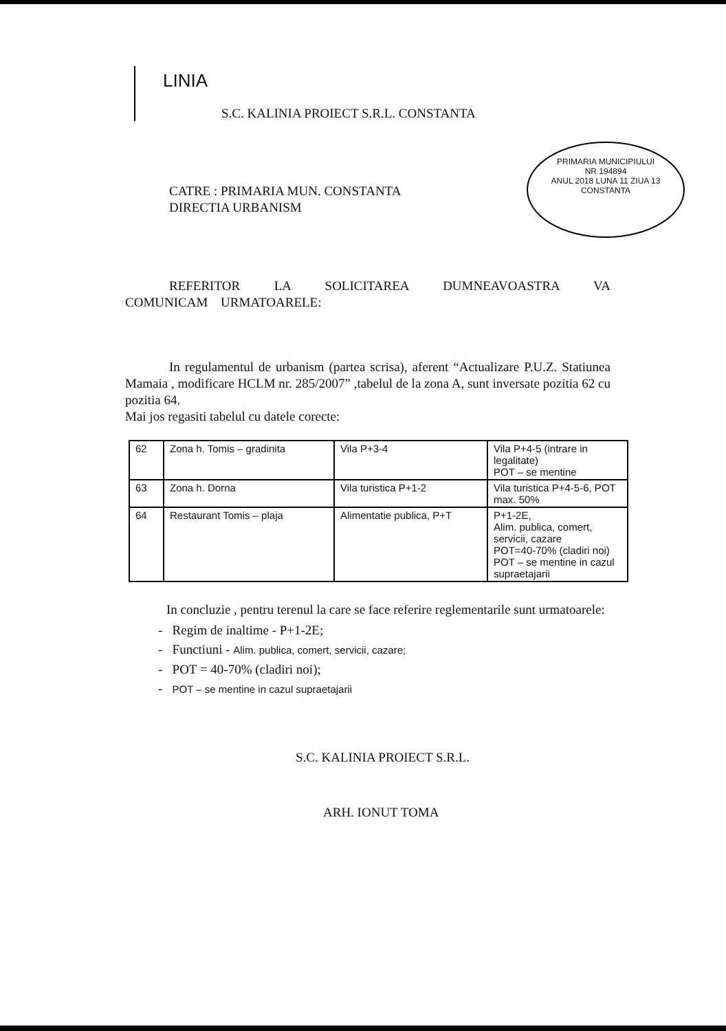LINIA
S.C. KALINIA PROIECT S.R.L. CONSTANTA
PRIMARIA MUNICIPIULUI
NR 194894
ANUL 2018 LUNA 11 ZIUA 13
CONSTANTA
CATRE : PRIMARIA MUN. CONSTANTA
DIRECTIA URBANISM
REFERITOR LA SOLICITAREA DUMNEAVOASTRA VA COMUNICAM URMATOARELE:
In regulamentul de urbanism (partea scrisa), aferent “Actualizare P.U.Z. Statiunea Mamaia , modificare HCLM nr. 285/2007” ,tabelul de la zona A, sunt inversate pozitia 62 cu pozitia 64.
Mai jos regasiti tabelul cu datele corecte:
| 62 | Zona h. Tomis – gradinita | Vila P+3-4 | Vila P+4-5 (intrare in legalitate) POT – se mentine |
| 63 | Zona h. Dorna | Vila turistica P+1-2 | Vila turistica P+4-5-6, POT max. 50% |
| 64 | Restaurant Tomis – plaja | Alimentatie publica, P+T | P+1-2E, Alim. publica, comert, servicii, cazare POT=40-70% (cladiri noi) POT – se mentine in cazul supraetajarii |
In concluzie , pentru terenul la care se face referire reglementarile sunt urmatoarele:
- Regim de inaltime - P+1-2E;
- Functiuni - Alim. publica, comert, servicii, cazare;
- POT = 40-70% (cladiri noi);
- POT – se mentine in cazul supraetajarii
S.C. KALINIA PROIECT S.R.L.
ARH. IONUT TOMA